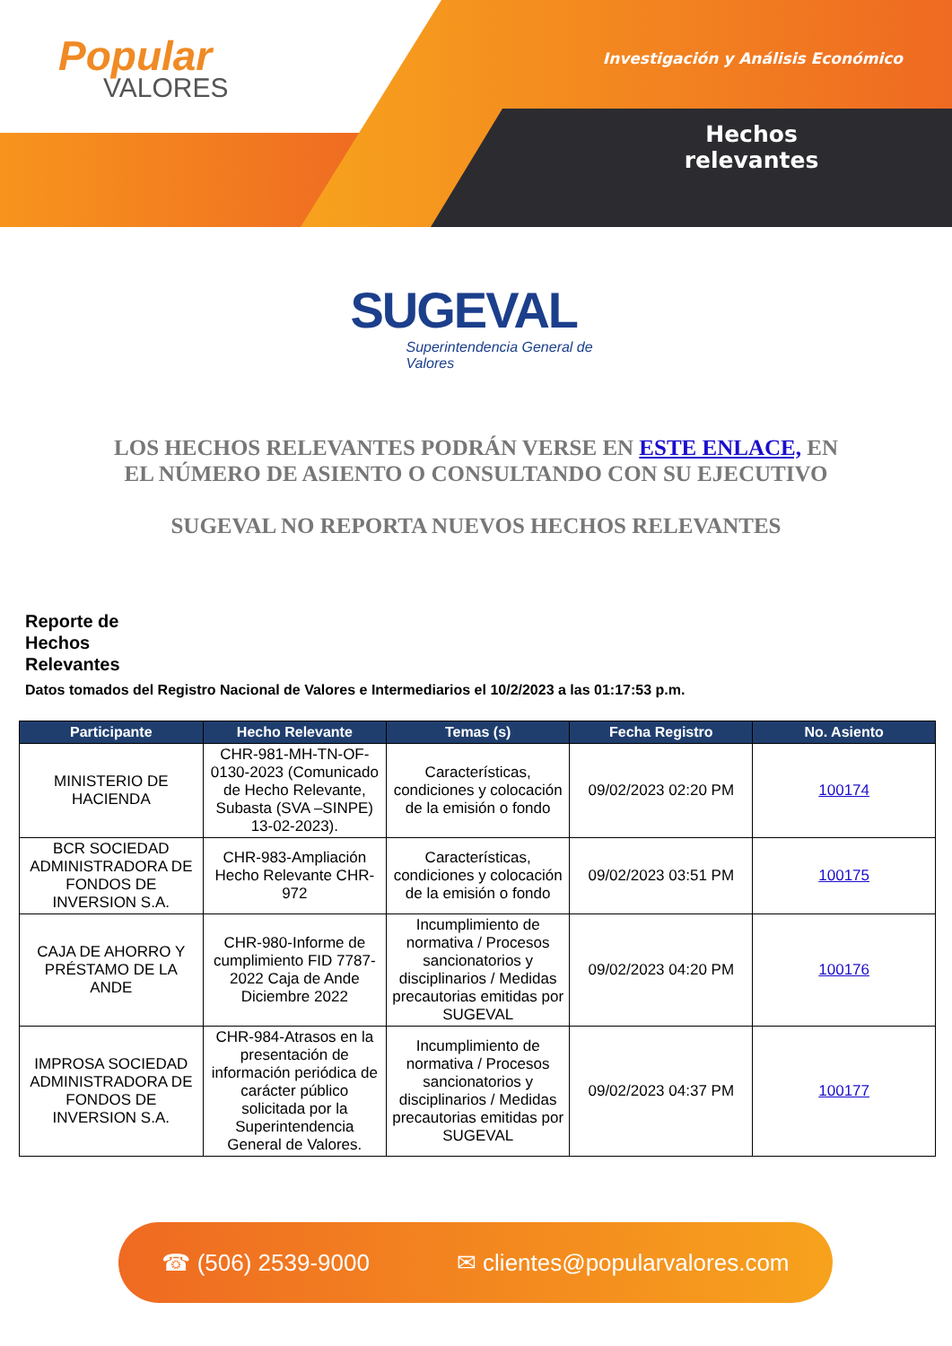Popular
VALORES
Investigación y Análisis Económico
Hechos relevantes
SUGEVAL
Superintendencia General de Valores
LOS HECHOS RELEVANTES PODRÁN VERSE EN ESTE ENLACE, EN EL NÚMERO DE ASIENTO O CONSULTANDO CON SU EJECUTIVO
SUGEVAL NO REPORTA NUEVOS HECHOS RELEVANTES
Reporte de
Hechos
Relevantes
Datos tomados del Registro Nacional de Valores e Intermediarios el 10/2/2023 a las 01:17:53 p.m.
| Participante | Hecho Relevante | Temas (s) | Fecha Registro | No. Asiento |
| --- | --- | --- | --- | --- |
| MINISTERIO DE HACIENDA | CHR-981-MH-TN-OF-0130-2023 (Comunicado de Hecho Relevante, Subasta (SVA –SINPE) 13-02-2023). | Características, condiciones y colocación de la emisión o fondo | 09/02/2023 02:20 PM | 100174 |
| BCR SOCIEDAD ADMINISTRADORA DE FONDOS DE INVERSION S.A. | CHR-983-Ampliación Hecho Relevante CHR-972 | Características, condiciones y colocación de la emisión o fondo | 09/02/2023 03:51 PM | 100175 |
| CAJA DE AHORRO Y PRÉSTAMO DE LA ANDE | CHR-980-Informe de cumplimiento FID 7787-2022 Caja de Ande Diciembre 2022 | Incumplimiento de normativa / Procesos sancionatorios y disciplinarios / Medidas precautorias emitidas por SUGEVAL | 09/02/2023 04:20 PM | 100176 |
| IMPROSA SOCIEDAD ADMINISTRADORA DE FONDOS DE INVERSION S.A. | CHR-984-Atrasos en la presentación de información periódica de carácter público solicitada por la Superintendencia General de Valores. | Incumplimiento de normativa / Procesos sancionatorios y disciplinarios / Medidas precautorias emitidas por SUGEVAL | 09/02/2023 04:37 PM | 100177 |
☎ (506) 2539-9000 ✉ clientes@popularvalores.com